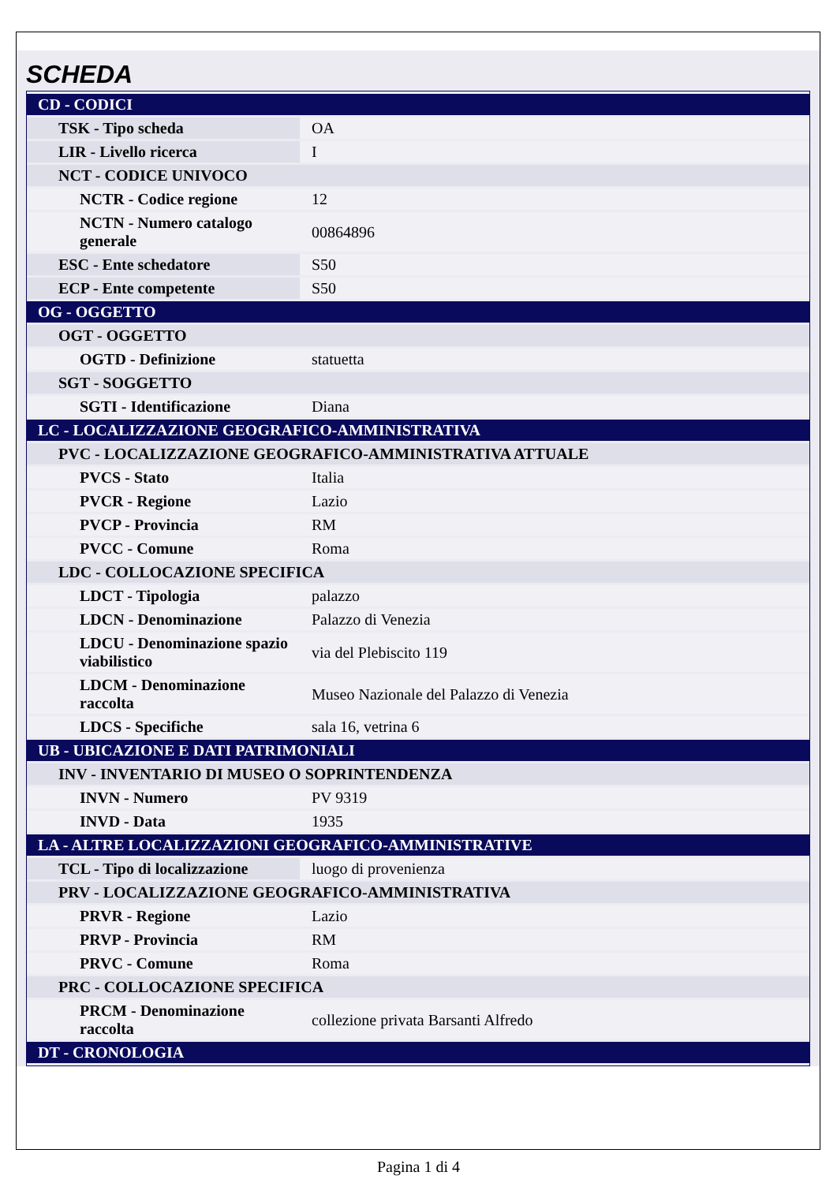SCHEDA
| CD - CODICI | |
| TSK - Tipo scheda | OA |
| LIR - Livello ricerca | I |
| NCT - CODICE UNIVOCO | |
| NCTR - Codice regione | 12 |
| NCTN - Numero catalogo generale | 00864896 |
| ESC - Ente schedatore | S50 |
| ECP - Ente competente | S50 |
| OG - OGGETTO | |
| OGT - OGGETTO | |
| OGTD - Definizione | statuetta |
| SGT - SOGGETTO | |
| SGTI - Identificazione | Diana |
| LC - LOCALIZZAZIONE GEOGRAFICO-AMMINISTRATIVA | |
| PVC - LOCALIZZAZIONE GEOGRAFICO-AMMINISTRATIVA ATTUALE | |
| PVCS - Stato | Italia |
| PVCR - Regione | Lazio |
| PVCP - Provincia | RM |
| PVCC - Comune | Roma |
| LDC - COLLOCAZIONE SPECIFICA | |
| LDCT - Tipologia | palazzo |
| LDCN - Denominazione | Palazzo di Venezia |
| LDCU - Denominazione spazio viabilistico | via del Plebiscito 119 |
| LDCM - Denominazione raccolta | Museo Nazionale del Palazzo di Venezia |
| LDCS - Specifiche | sala 16, vetrina 6 |
| UB - UBICAZIONE E DATI PATRIMONIALI | |
| INV - INVENTARIO DI MUSEO O SOPRINTENDENZA | |
| INVN - Numero | PV 9319 |
| INVD - Data | 1935 |
| LA - ALTRE LOCALIZZAZIONI GEOGRAFICO-AMMINISTRATIVE | |
| TCL - Tipo di localizzazione | luogo di provenienza |
| PRV - LOCALIZZAZIONE GEOGRAFICO-AMMINISTRATIVA | |
| PRVR - Regione | Lazio |
| PRVP - Provincia | RM |
| PRVC - Comune | Roma |
| PRC - COLLOCAZIONE SPECIFICA | |
| PRCM - Denominazione raccolta | collezione privata Barsanti Alfredo |
| DT - CRONOLOGIA | |
Pagina 1 di 4